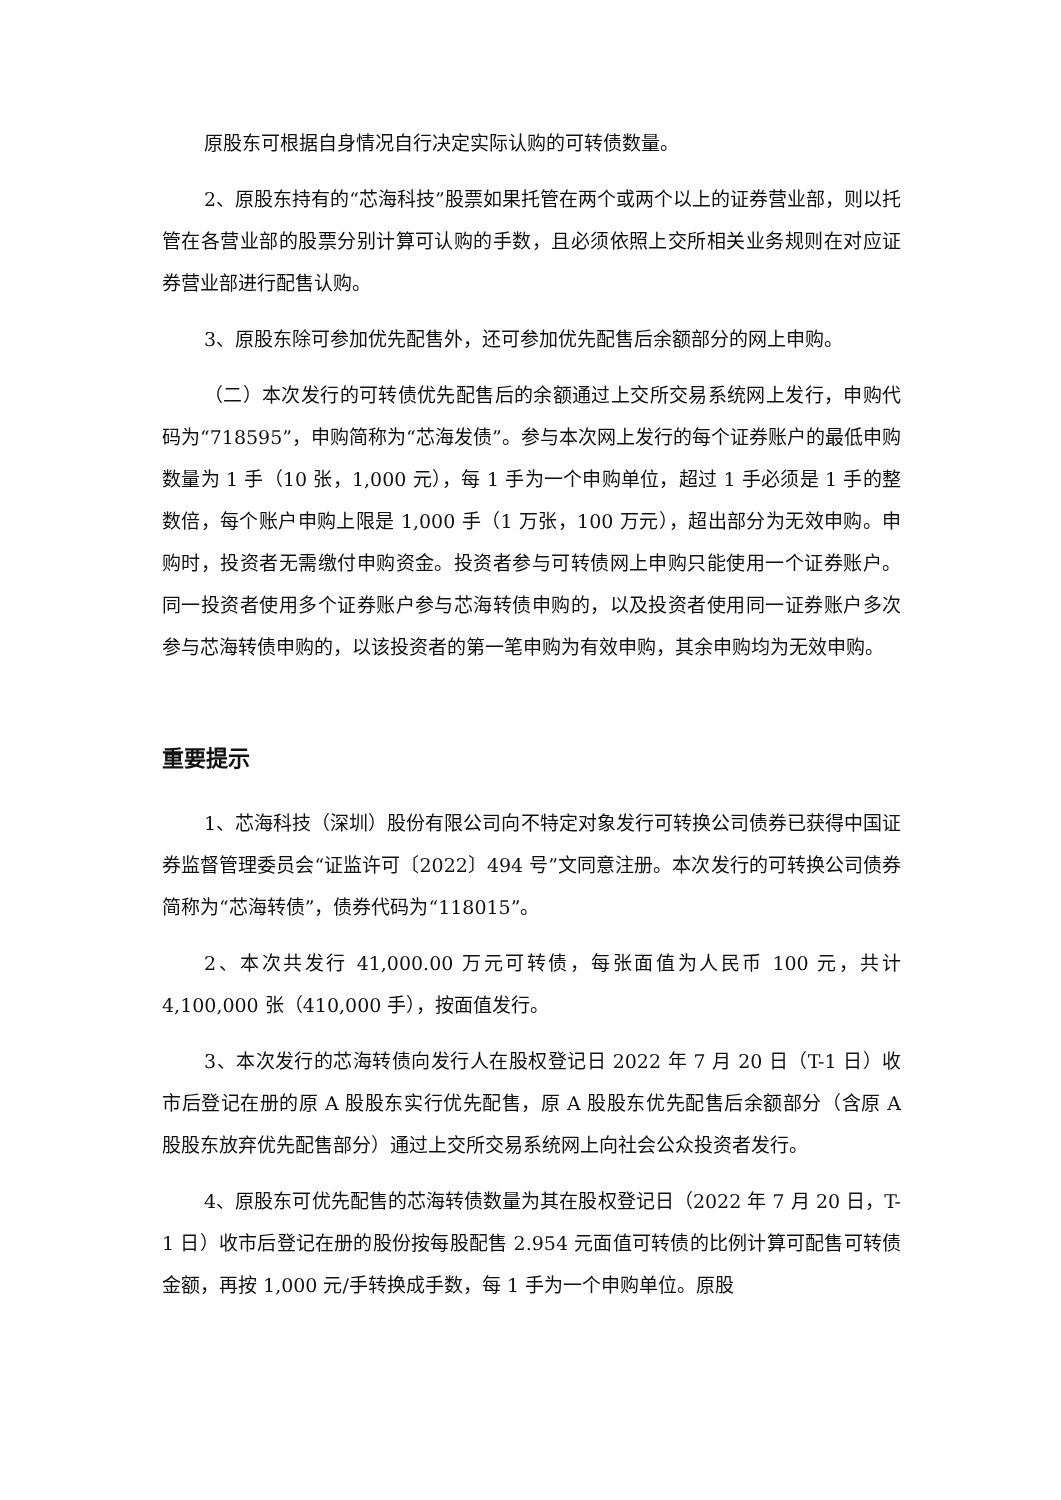原股东可根据自身情况自行决定实际认购的可转债数量。
2、原股东持有的“芯海科技”股票如果托管在两个或两个以上的证券营业部，则以托管在各营业部的股票分别计算可认购的手数，且必须依照上交所相关业务规则在对应证券营业部进行配售认购。
3、原股东除可参加优先配售外，还可参加优先配售后余额部分的网上申购。
（二）本次发行的可转债优先配售后的余额通过上交所交易系统网上发行，申购代码为“718595”，申购简称为“芯海发债”。参与本次网上发行的每个证券账户的最低申购数量为 1 手（10 张，1,000 元），每 1 手为一个申购单位，超过 1 手必须是 1 手的整数倍，每个账户申购上限是 1,000 手（1 万张，100 万元），超出部分为无效申购。申购时，投资者无需缴付申购资金。投资者参与可转债网上申购只能使用一个证券账户。同一投资者使用多个证券账户参与芯海转债申购的，以及投资者使用同一证券账户多次参与芯海转债申购的，以该投资者的第一笔申购为有效申购，其余申购均为无效申购。
重要提示
1、芯海科技（深圳）股份有限公司向不特定对象发行可转换公司债券已获得中国证券监督管理委员会“证监许可〔2022〕494 号”文同意注册。本次发行的可转换公司债券简称为“芯海转债”，债券代码为“118015”。
2、本次共发行 41,000.00 万元可转债，每张面值为人民币 100 元，共计 4,100,000 张（410,000 手），按面值发行。
3、本次发行的芯海转债向发行人在股权登记日 2022 年 7 月 20 日（T-1 日）收市后登记在册的原 A 股股东实行优先配售，原 A 股股东优先配售后余额部分（含原 A 股股东放弃优先配售部分）通过上交所交易系统网上向社会公众投资者发行。
4、原股东可优先配售的芯海转债数量为其在股权登记日（2022 年 7 月 20 日，T-1 日）收市后登记在册的股份按每股配售 2.954 元面值可转债的比例计算可配售可转债金额，再按 1,000 元/手转换成手数，每 1 手为一个申购单位。原股